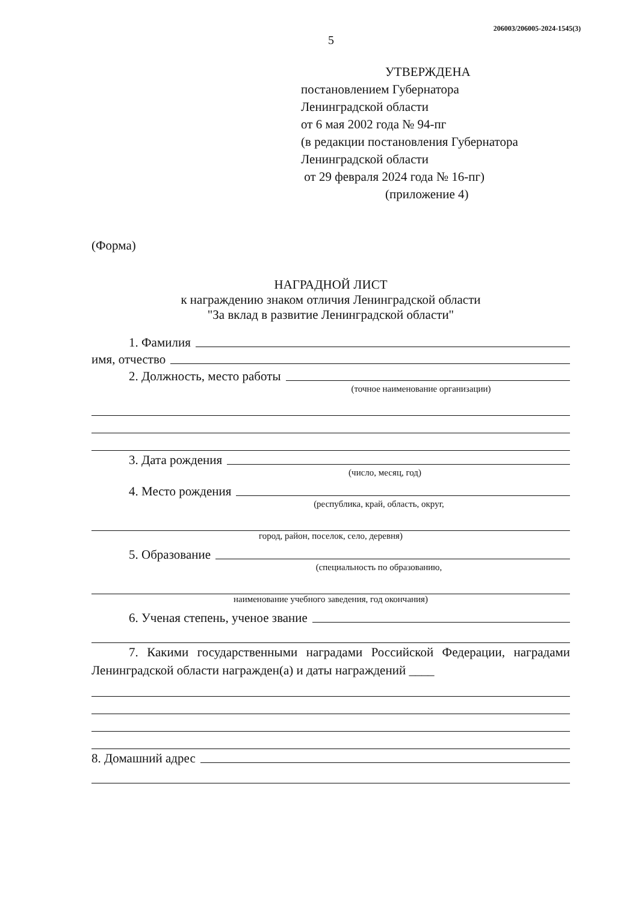206003/206005-2024-1545(3)
5
УТВЕРЖДЕНА
постановлением Губернатора
Ленинградской области
от 6 мая 2002 года № 94-пг
(в редакции постановления Губернатора
Ленинградской области
от 29 февраля 2024 года № 16-пг)
(приложение 4)
(Форма)
НАГРАДНОЙ ЛИСТ
к награждению знаком отличия Ленинградской области
"За вклад в развитие Ленинградской области"
1. Фамилия
имя, отчество
2. Должность, место работы
(точное наименование организации)
3. Дата рождения
(число, месяц, год)
4. Место рождения
(республика, край, область, округ,
город, район, поселок, село, деревня)
5. Образование
(специальность по образованию,
наименование учебного заведения, год окончания)
6. Ученая степень, ученое звание
7. Какими государственными наградами Российской Федерации, наградами Ленинградской области награжден(а) и даты награждений ____
8. Домашний адрес